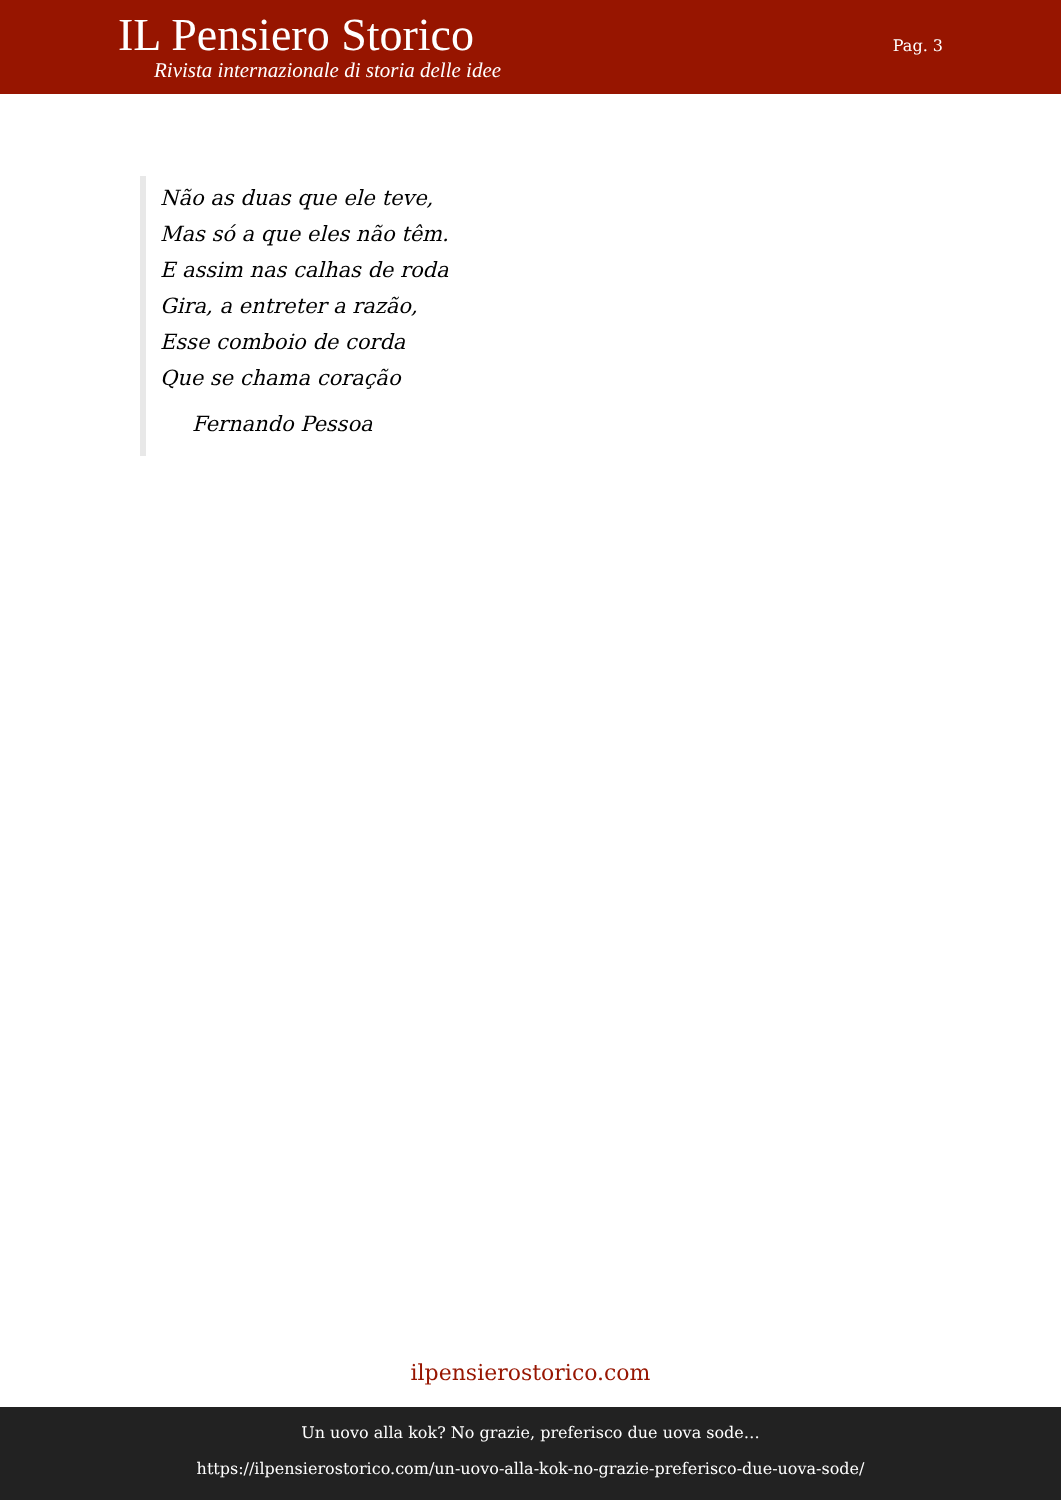IL Pensiero Storico
Rivista internazionale di storia delle idee
Pag. 3
Não as duas que ele teve,
Mas só a que eles não têm.
E assim nas calhas de roda
Gira, a entreter a razão,
Esse comboio de corda
Que se chama coração
Fernando Pessoa
ilpensierostorico.com
Un uovo alla kok? No grazie, preferisco due uova sode…
https://ilpensierostorico.com/un-uovo-alla-kok-no-grazie-preferisco-due-uova-sode/